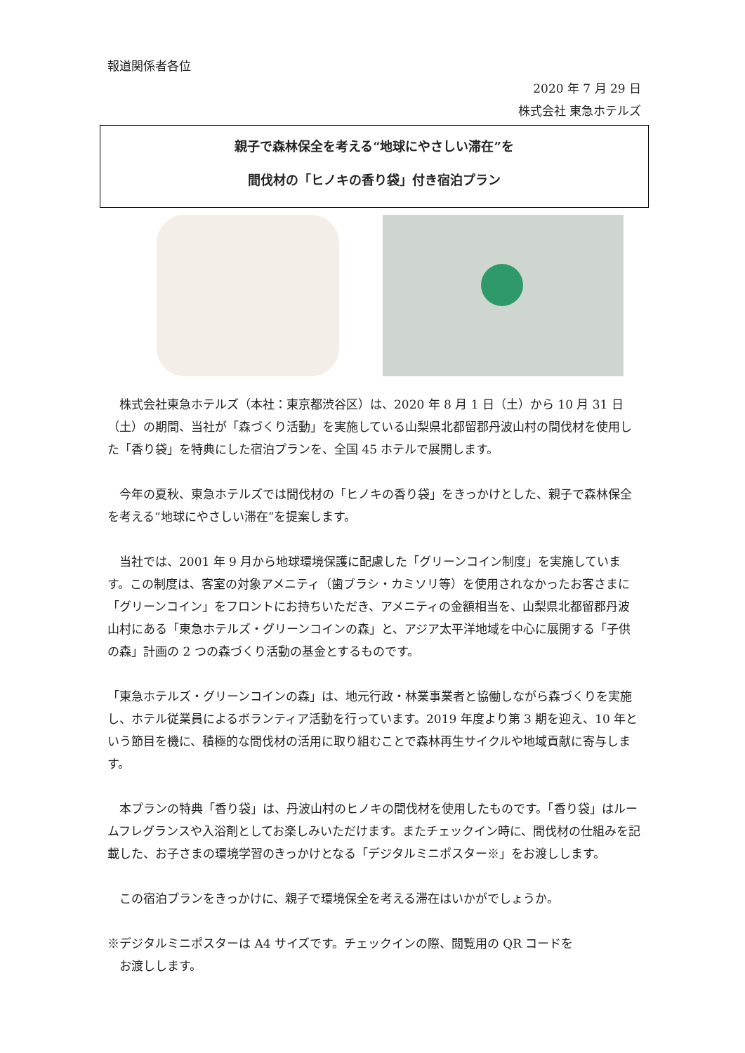報道関係者各位
2020 年 7 月 29 日
株式会社 東急ホテルズ
親子で森林保全を考える“地球にやさしい滞在”を
間伐材の「ヒノキの香り袋」付き宿泊プラン
　株式会社東急ホテルズ（本社：東京都渋谷区）は、2020 年 8 月 1 日（土）から 10 月 31 日（土）の期間、当社が「森づくり活動」を実施している山梨県北都留郡丹波山村の間伐材を使用した「香り袋」を特典にした宿泊プランを、全国 45 ホテルで展開します。
　今年の夏秋、東急ホテルズでは間伐材の「ヒノキの香り袋」をきっかけとした、親子で森林保全を考える“地球にやさしい滞在”を提案します。
　当社では、2001 年 9 月から地球環境保護に配慮した「グリーンコイン制度」を実施しています。この制度は、客室の対象アメニティ（歯ブラシ・カミソリ等）を使用されなかったお客さまに「グリーンコイン」をフロントにお持ちいただき、アメニティの金額相当を、山梨県北都留郡丹波山村にある「東急ホテルズ・グリーンコインの森」と、アジア太平洋地域を中心に展開する「子供の森」計画の 2 つの森づくり活動の基金とするものです。
「東急ホテルズ・グリーンコインの森」は、地元行政・林業事業者と協働しながら森づくりを実施し、ホテル従業員によるボランティア活動を行っています。2019 年度より第 3 期を迎え、10 年という節目を機に、積極的な間伐材の活用に取り組むことで森林再生サイクルや地域貢献に寄与します。
　本プランの特典「香り袋」は、丹波山村のヒノキの間伐材を使用したものです。「香り袋」はルームフレグランスや入浴剤としてお楽しみいただけます。またチェックイン時に、間伐材の仕組みを記載した、お子さまの環境学習のきっかけとなる「デジタルミニポスター※」をお渡しします。
　この宿泊プランをきっかけに、親子で環境保全を考える滞在はいかがでしょうか。
※デジタルミニポスターは A4 サイズです。チェックインの際、閲覧用の QR コードを
　お渡しします。